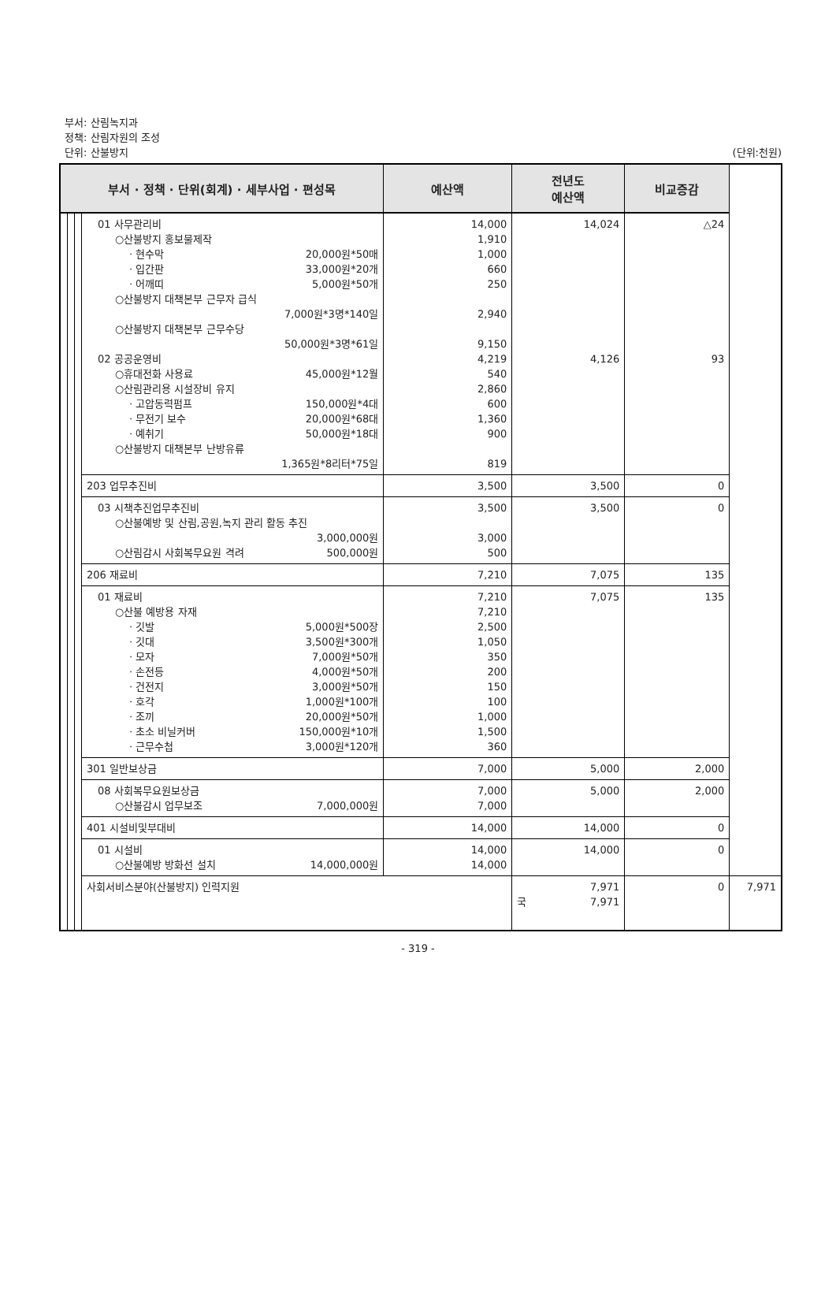부서: 산림녹지과
정책: 산림자원의 조성
단위: 산불방지
(단위:천원)
| 부서 · 정책 · 단위(회계) · 세부사업 · 편성목 | | | | 예산액 | 전년도 예산액 | 비교증감 | |
| --- | --- | --- | --- | --- | --- | --- | --- |
| | | | 01 사무관리비 ○산불방지 홍보물제작 · 현수막 20,000원*50매 · 입간판 33,000원*20개 · 어깨띠 5,000원*50개 ○산불방지 대책본부 근무자 급식 7,000원*3명*140일 ○산불방지 대책본부 근무수당 50,000원*3명*61일 02 공공운영비 ○휴대전화 사용료 45,000원*12월 ○산림관리용 시설장비 유지 · 고압동력펌프 150,000원*4대 · 무전기 보수 20,000원*68대 · 예취기 50,000원*18대 ○산불방지 대책본부 난방유류 1,365원*8리터*75일 | 14,000 1,910 1,000 660 250 2,940 9,150 4,219 540 2,860 600 1,360 900 819 | 14,024 4,126 | △24 93 | |
| | | | 203 업무추진비 | 3,500 | 3,500 | 0 | |
| | | | 03 시책추진업무추진비 ○산불예방 및 산림,공원,녹지 관리 활동 추진 3,000,000원 ○산림감시 사회복무요원 격려 500,000원 | 3,500 3,000 500 | 3,500 | 0 | |
| | | | 206 재료비 | 7,210 | 7,075 | 135 | |
| | | | 01 재료비 ○산불 예방용 자재 · 깃발 5,000원*500장 · 깃대 3,500원*300개 · 모자 7,000원*50개 · 손전등 4,000원*50개 · 건전지 3,000원*50개 · 호각 1,000원*100개 · 조끼 20,000원*50개 · 초소 비닐커버 150,000원*10개 · 근무수첩 3,000원*120개 | 7,210 7,210 2,500 1,050 350 200 150 100 1,000 1,500 360 | 7,075 | 135 | |
| | | | 301 일반보상금 | 7,000 | 5,000 | 2,000 | |
| | | | 08 사회복무요원보상금 ○산불감시 업무보조 7,000,000원 | 7,000 7,000 | 5,000 | 2,000 | |
| | | | 401 시설비및부대비 | 14,000 | 14,000 | 0 | |
| | | | 01 시설비 ○산불예방 방화선 설치 14,000,000원 | 14,000 14,000 | 14,000 | 0 | |
| | | | 사회서비스분야(산불방지) 인력지원 | | 7,971 국 7,971 | 0 | 7,971 |
- 319 -